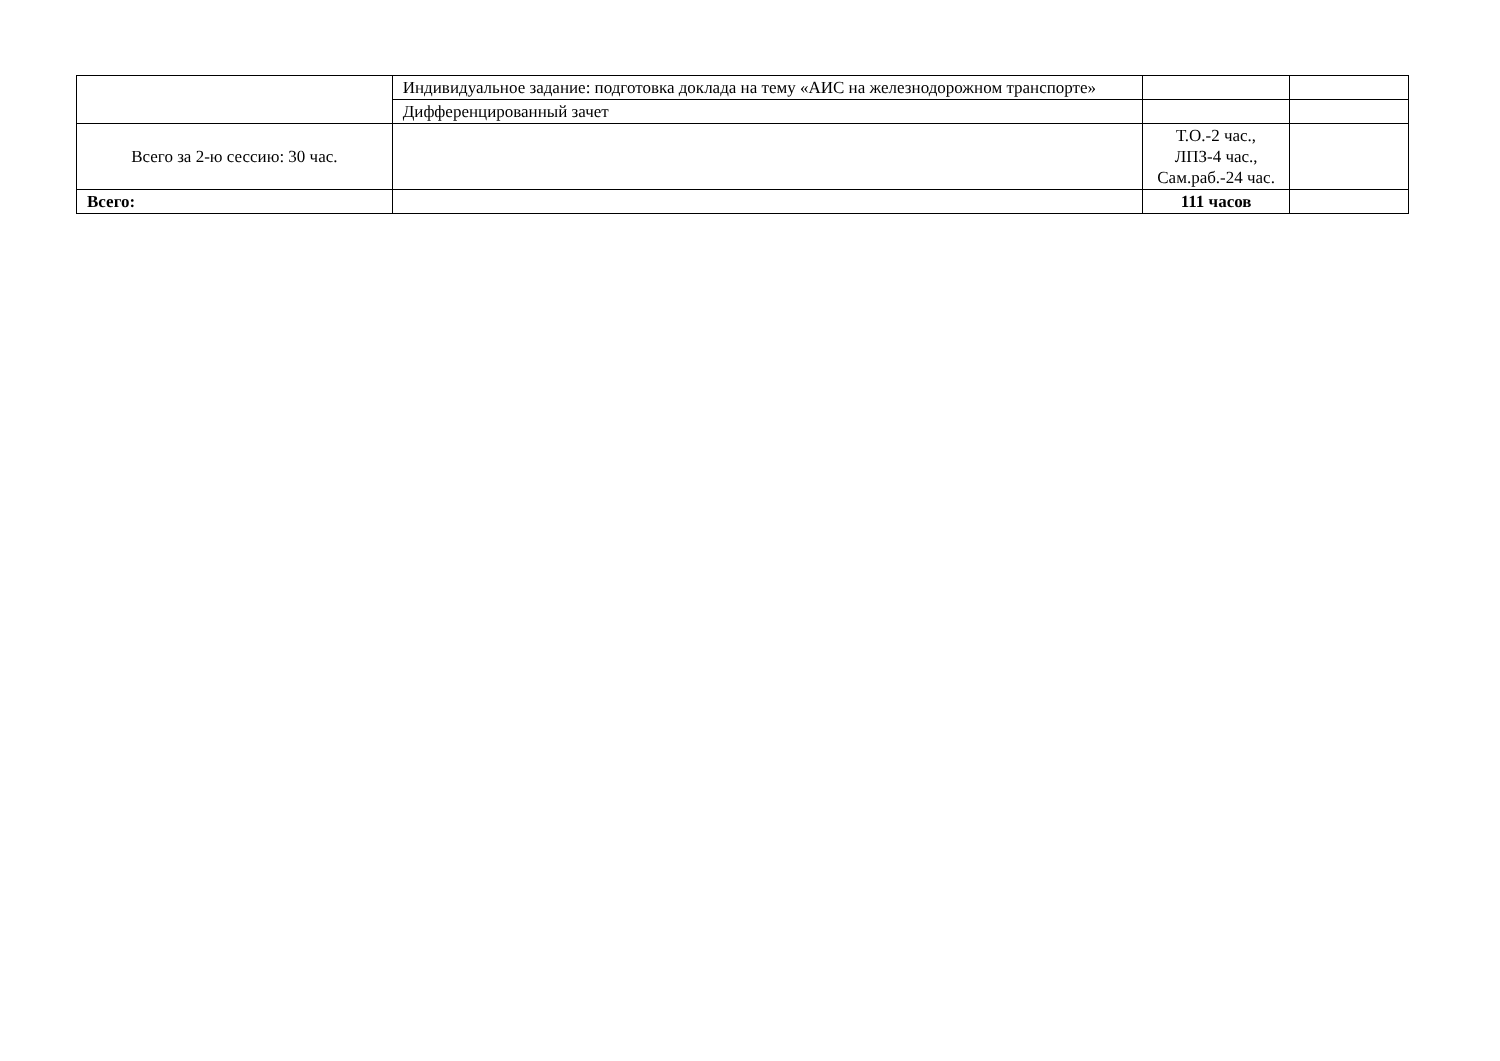| | Индивидуальное задание: подготовка доклада на тему «АИС на железнодорожном транспорте» | | |
| | Дифференцированный зачет | | |
| Всего за 2-ю сессию: 30 час. | | Т.О.-2 час., ЛПЗ-4 час., Сам.раб.-24 час. | |
| Всего: | | 111 часов | |